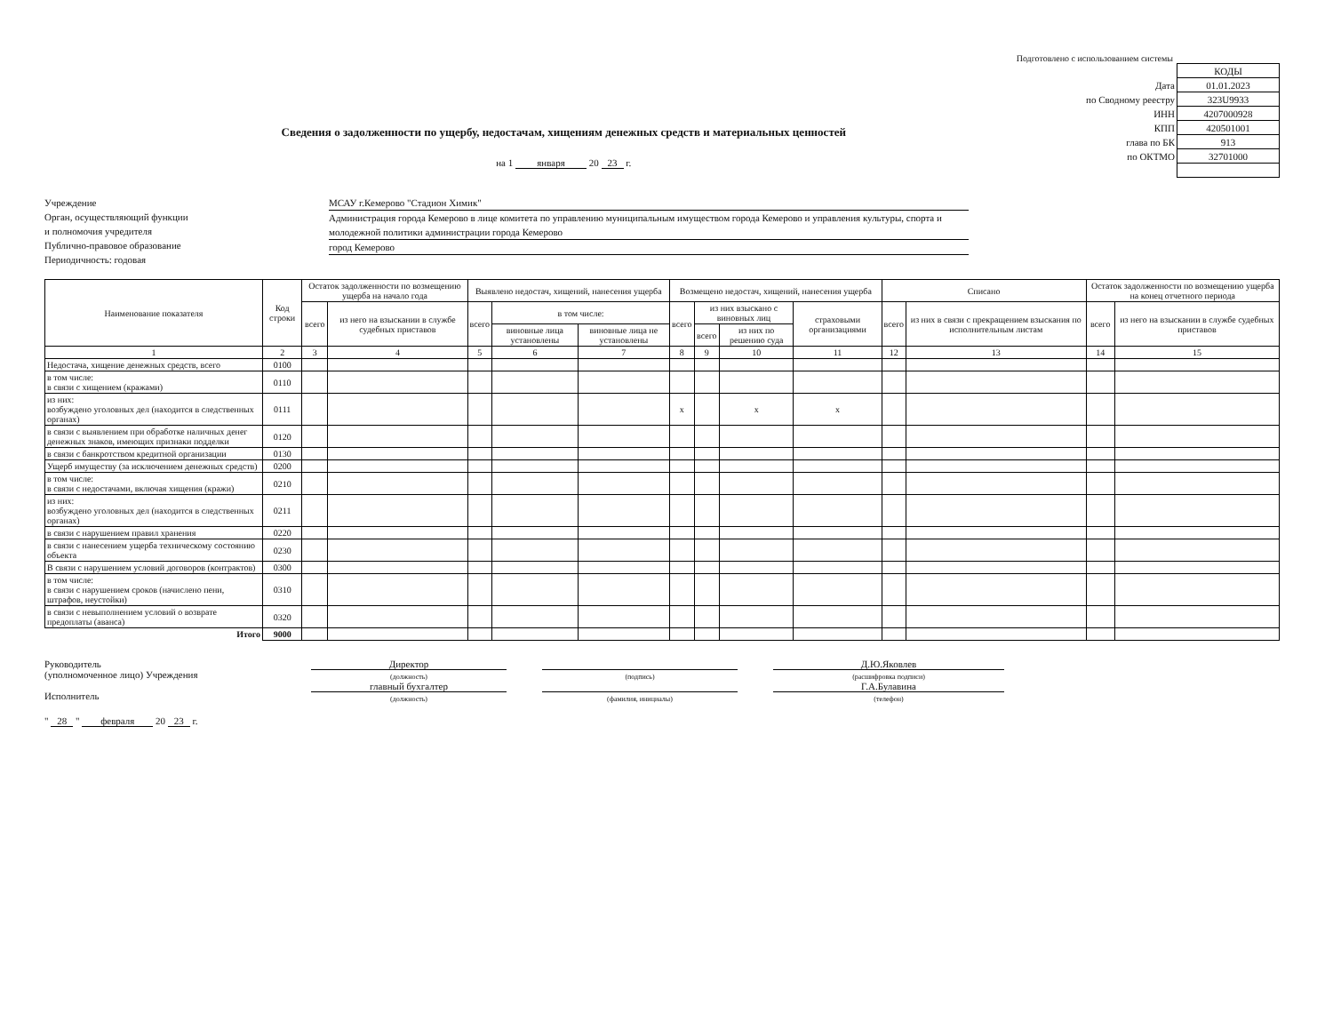Подготовлено с использованием системы
Сведения о задолженности по ущербу, недостачам, хищениям денежных средств и материальных ценностей
на 1 января 20 23 г.
Учреждение
Орган, осуществляющий функции
и полномочия учредителя
Публично-правовое образование
Периодичность: годовая
МСАУ г.Кемерово "Стадион Химик"
Администрация города Кемерово в лице комитета по управлению муниципальным имуществом города Кемерово и управления культуры, спорта и молодежной политики администрации города Кемерово
город Кемерово
| | КОДЫ |
| Дата | 01.01.2023 |
| по Сводному реестру | 323U9933 |
| ИНН | 4207000928 |
| КПП | 420501001 |
| глава по БК | 913 |
| по ОКТМО | 32701000 |
| Наименование показателя | Код строки | Остаток задолженности по возмещению ущерба на начало года | | Выявлено недостач, хищений, нанесения ущерба | | | Возмещено недостач, хищений, нанесения ущерба | | | | Списано | | Остаток задолженности по возмещению ущерба на конец отчетного периода | |
| --- | --- | --- | --- | --- | --- | --- | --- | --- | --- | --- | --- | --- | --- | --- |
| | | всего | из него на взыскании в службе судебных приставов | всего | в том числе: | | всего | из них взыскано с виновных лиц | | страховыми организациями | всего | из них в связи с прекращением взыскания по исполнительным листам | всего | из него на взыскании в службе судебных приставов |
| | | | | | виновные лица установлены | виновные лица не установлены | | всего | из них по решению суда | | | | | |
| 1 | 2 | 3 | 4 | 5 | 6 | 7 | 8 | 9 | 10 | 11 | 12 | 13 | 14 | 15 |
| Недостача, хищение денежных средств, всего | 0100 | | | | | | | | | | | | | |
| в том числе: в связи с хищением (кражами) | 0110 | | | | | | | | | | | | | |
| из них: возбуждено уголовных дел (находится в следственных органах) | 0111 | | | | | | x | | x | x | | | | |
| в связи с выявлением при обработке наличных денег денежных знаков, имеющих признаки подделки | 0120 | | | | | | | | | | | | | |
| в связи с банкротством кредитной организации | 0130 | | | | | | | | | | | | | |
| Ущерб имуществу (за исключением денежных средств) | 0200 | | | | | | | | | | | | | |
| в том числе: в связи с недостачами, включая хищения (кражи) | 0210 | | | | | | | | | | | | | |
| из них: возбуждено уголовных дел (находится в следственных органах) | 0211 | | | | | | | | | | | | | |
| в связи с нарушением правил хранения | 0220 | | | | | | | | | | | | | |
| в связи с нанесением ущерба техническому состоянию объекта | 0230 | | | | | | | | | | | | | |
| В связи с нарушением условий договоров (контрактов) | 0300 | | | | | | | | | | | | | |
| в том числе: в связи с нарушением сроков (начислено пени, штрафов, неустойки) | 0310 | | | | | | | | | | | | | |
| в связи с невыполнением условий о возврате предоплаты (аванса) | 0320 | | | | | | | | | | | | | |
| Итого | 9000 | | | | | | | | | | | | | |
Руководитель
(уполномоченное лицо) Учреждения
Исполнитель
Директор
(должность)
главный бухгалтер
(должность)
(подпись)
(фамилия, инициалы)
Д.Ю.Яковлев
(расшифровка подписи)
Г.А.Булавина
(телефон)
" 28 " февраля 20 23 г.